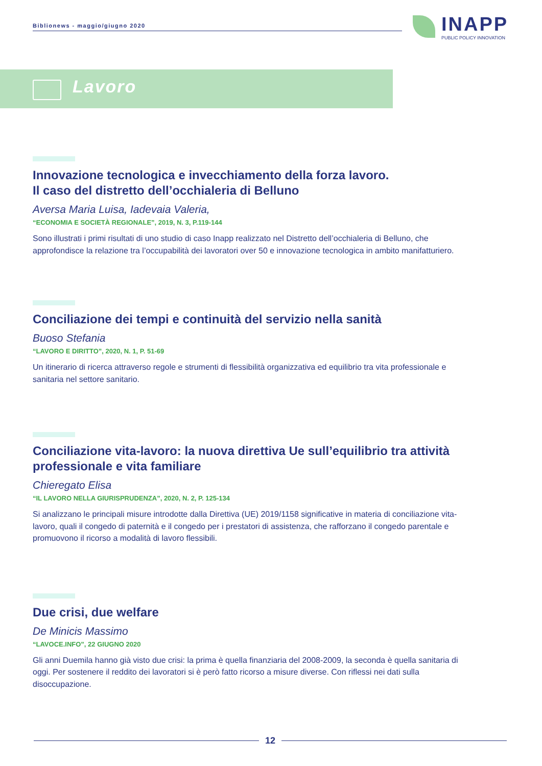Biblionews - maggio/giugno 2020
INAPP
PUBLIC POLICY INNOVATION
Lavoro
Innovazione tecnologica e invecchiamento della forza lavoro.
Il caso del distretto dell’occhialeria di Belluno
Aversa Maria Luisa, Iadevaia Valeria,
“ECONOMIA E SOCIETÀ REGIONALE”, 2019, N. 3, P.119-144
Sono illustrati i primi risultati di uno studio di caso Inapp realizzato nel Distretto dell’occhialeria di Belluno, che approfondisce la relazione tra l’occupabilità dei lavoratori over 50 e innovazione tecnologica in ambito manifatturiero.
Conciliazione dei tempi e continuità del servizio nella sanità
Buoso Stefania
“LAVORO E DIRITTO”, 2020, N. 1, P. 51-69
Un itinerario di ricerca attraverso regole e strumenti di flessibilità organizzativa ed equilibrio tra vita professionale e sanitaria nel settore sanitario.
Conciliazione vita-lavoro: la nuova direttiva Ue sull’equilibrio tra attività professionale e vita familiare
Chieregato Elisa
“IL LAVORO NELLA GIURISPRUDENZA”, 2020, N. 2, P. 125-134
Si analizzano le principali misure introdotte dalla Direttiva (UE) 2019/1158 significative in materia di conciliazione vita-lavoro, quali il congedo di paternità e il congedo per i prestatori di assistenza, che rafforzano il congedo parentale e promuovono il ricorso a modalità di lavoro flessibili.
Due crisi, due welfare
De Minicis Massimo
“LAVOCE.INFO”, 22 GIUGNO 2020
Gli anni Duemila hanno già visto due crisi: la prima è quella finanziaria del 2008-2009, la seconda è quella sanitaria di oggi. Per sostenere il reddito dei lavoratori si è però fatto ricorso a misure diverse. Con riflessi nei dati sulla disoccupazione.
12